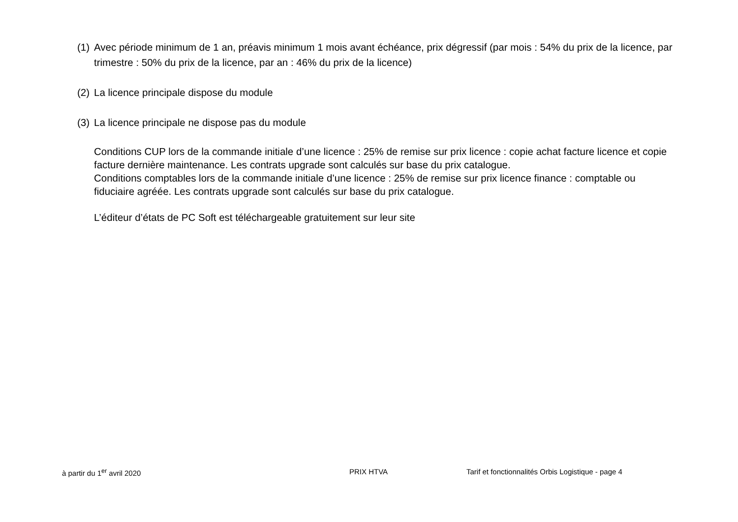(1) Avec période minimum de 1 an, préavis minimum 1 mois avant échéance, prix dégressif (par mois : 54% du prix de la licence, par trimestre : 50% du prix de la licence, par an : 46% du prix de la licence)
(2) La licence principale dispose du module
(3) La licence principale ne dispose pas du module
Conditions CUP lors de la commande initiale d’une licence : 25% de remise sur prix licence : copie achat facture licence et copie facture dernière maintenance. Les contrats upgrade sont calculés sur base du prix catalogue.
Conditions comptables lors de la commande initiale d’une licence : 25% de remise sur prix licence finance : comptable ou fiduciaire agréée. Les contrats upgrade sont calculés sur base du prix catalogue.
L’éditeur d’états de PC Soft est téléchargeable gratuitement sur leur site
à partir du 1<sup>er</sup> avril 2020 PRIX HTVA Tarif et fonctionnalités Orbis Logistique - page 4